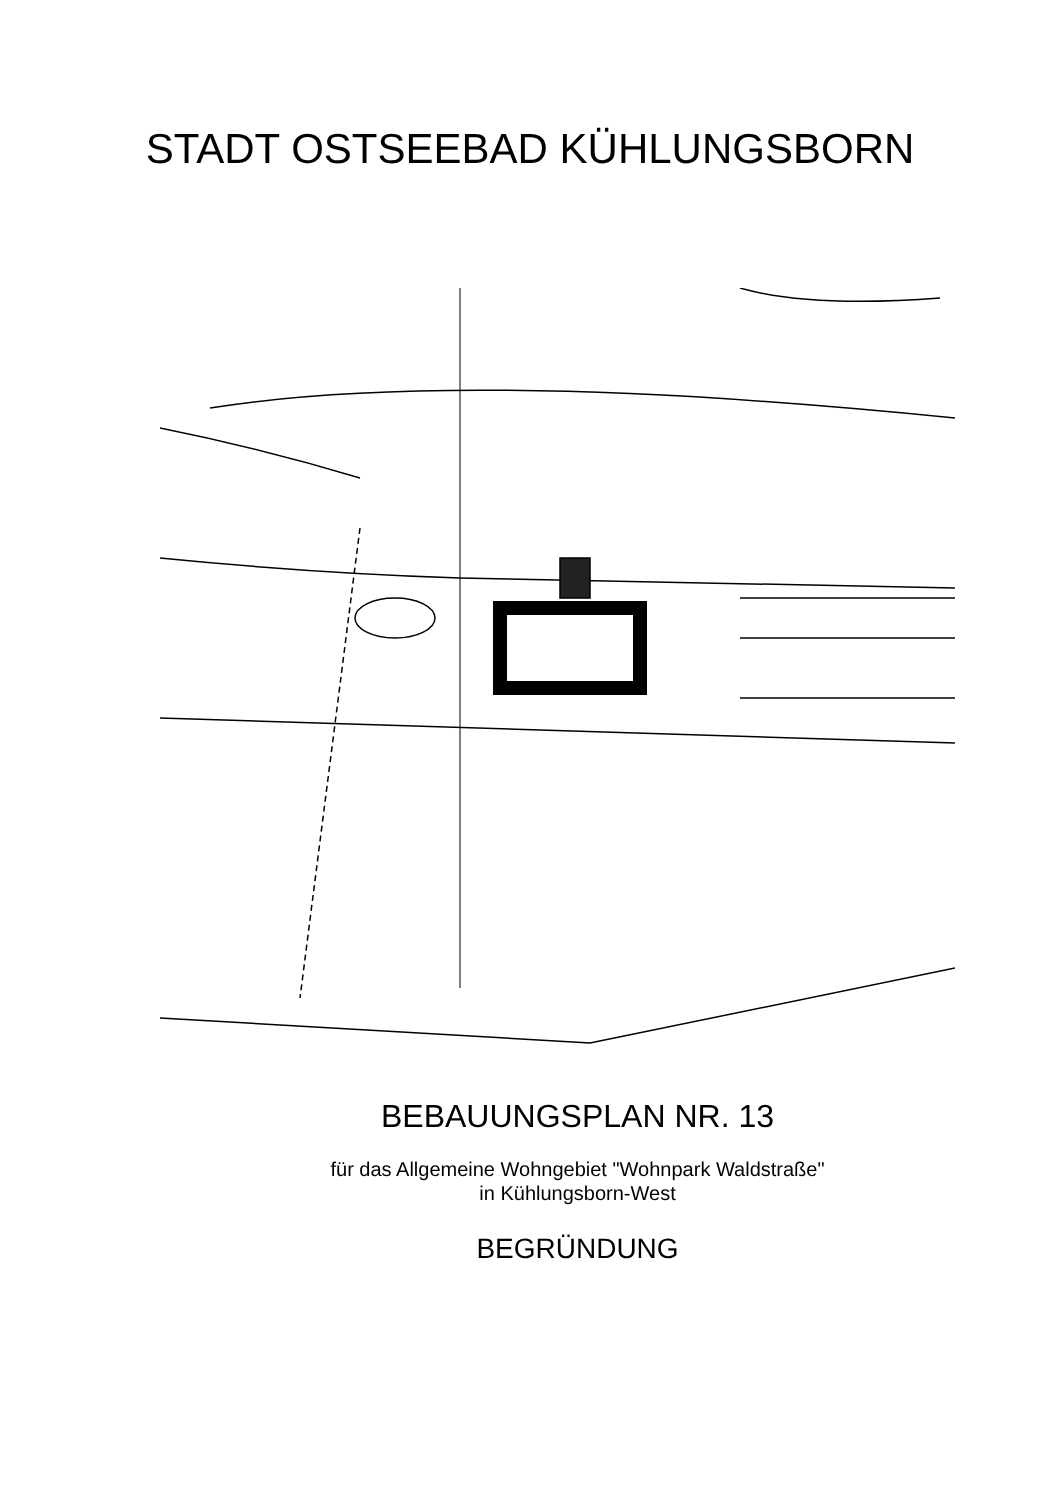STADT OSTSEEBAD KÜHLUNGSBORN
3,5 3,5 4 1,1 3 FkM Kr 8,5 ZeltPl 1482 7,3 SpPl Gart 10,4 KÜHLUNGSBORN-WEST Stall
BEBAUUNGSPLAN NR. 13
für das Allgemeine Wohngebiet "Wohnpark Waldstraße"
in Kühlungsborn-West
BEGRÜNDUNG